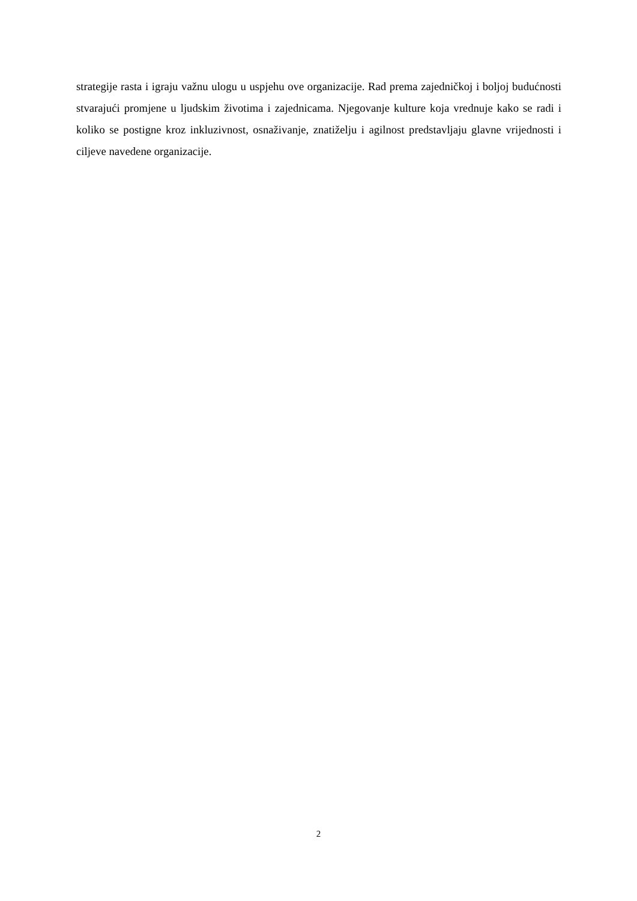strategije rasta i igraju važnu ulogu u uspjehu ove organizacije. Rad prema zajedničkoj i boljoj budućnosti stvarajući promjene u ljudskim životima i zajednicama. Njegovanje kulture koja vrednuje kako se radi i koliko se postigne kroz inkluzivnost, osnaživanje, znatiželju i agilnost predstavljaju glavne vrijednosti i ciljeve navedene organizacije.
2